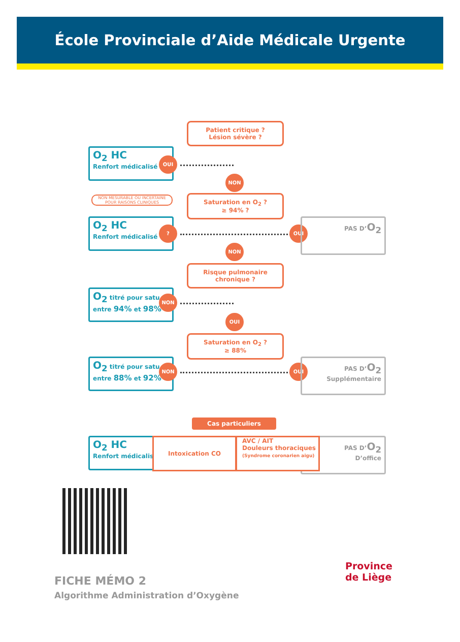École Provinciale d’Aide Médicale Urgente
Patient critique ?
Lésion sévère ?
O<sub>2</sub> HC
Renfort médicalisé
OUI
NON
NON MESURABLE OU INCERTAINE POUR RAISONS CLINIQUES
Saturation en O<sub>2</sub> ?
≥ 94% ?
O<sub>2</sub> HC
Renfort médicalisé
? OUI
PAS D’O<sub>2</sub>
NON
Risque pulmonaire
chronique ?
O<sub>2</sub> titré pour satu
entre 94% et 98%
NON
OUI
Saturation en O<sub>2</sub> ?
≥ 88%
O<sub>2</sub> titré pour satu
entre 88% et 92%
NON OUI
PAS D’O<sub>2</sub>
Supplémentaire
Cas particuliers
O<sub>2</sub> HC
Renfort médicalisé
Intoxication CO
PAS D’O<sub>2</sub>
D’office
AVC / AIT
Douleurs thoraciques
(Syndrome coronarien aigu)
Province
de Liège
FICHE MÉMO 2
Algorithme Administration d’Oxygène